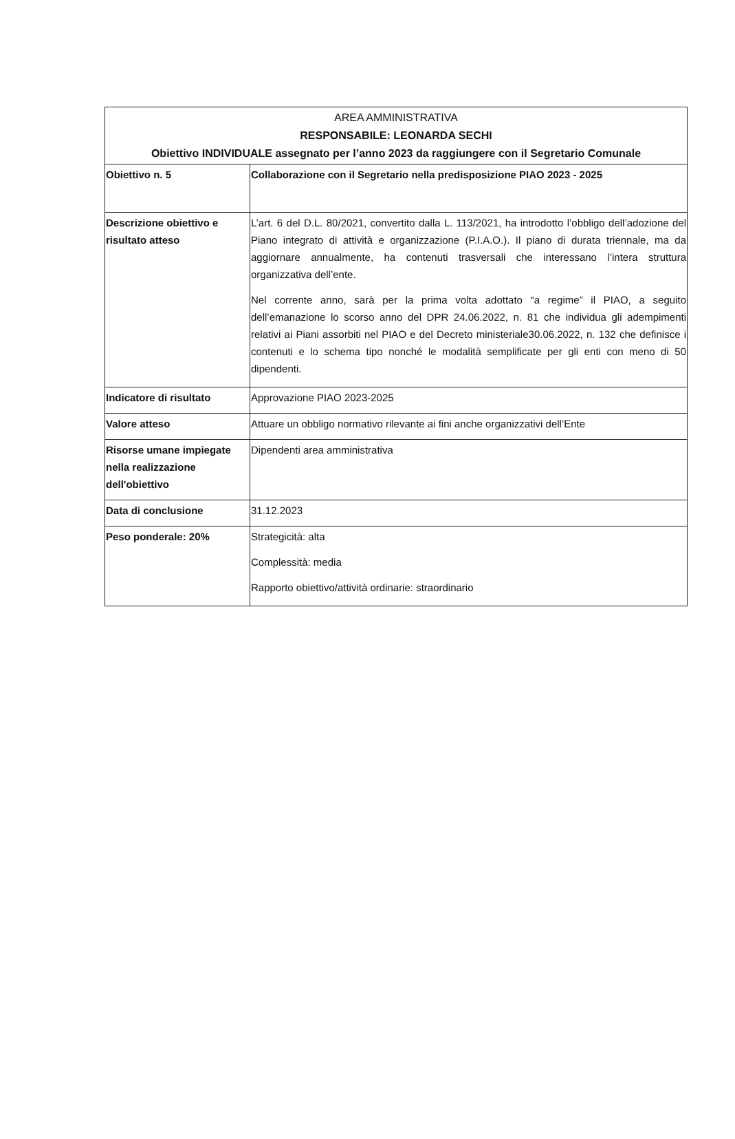| AREA AMMINISTRATIVA RESPONSABILE: LEONARDA SECHI Obiettivo INDIVIDUALE assegnato per l’anno 2023 da raggiungere con il Segretario Comunale | |
| --- | --- |
| Obiettivo n. 5 | Collaborazione con il Segretario nella predisposizione PIAO 2023 - 2025 |
| Descrizione obiettivo e risultato atteso | L’art. 6 del D.L. 80/2021, convertito dalla L. 113/2021, ha introdotto l’obbligo dell’adozione del Piano integrato di attività e organizzazione (P.I.A.O.). Il piano di durata triennale, ma da aggiornare annualmente, ha contenuti trasversali che interessano l’intera struttura organizzativa dell’ente. Nel corrente anno, sarà per la prima volta adottato “a regime” il PIAO, a seguito dell’emanazione lo scorso anno del DPR 24.06.2022, n. 81 che individua gli adempimenti relativi ai Piani assorbiti nel PIAO e del Decreto ministeriale30.06.2022, n. 132 che definisce i contenuti e lo schema tipo nonché le modalità semplificate per gli enti con meno di 50 dipendenti. |
| Indicatore di risultato | Approvazione PIAO 2023-2025 |
| Valore atteso | Attuare un obbligo normativo rilevante ai fini anche organizzativi dell’Ente |
| Risorse umane impiegate nella realizzazione dell'obiettivo | Dipendenti area amministrativa |
| Data di conclusione | 31.12.2023 |
| Peso ponderale: 20% | Strategicità: alta Complessità: media Rapporto obiettivo/attività ordinarie: straordinario |